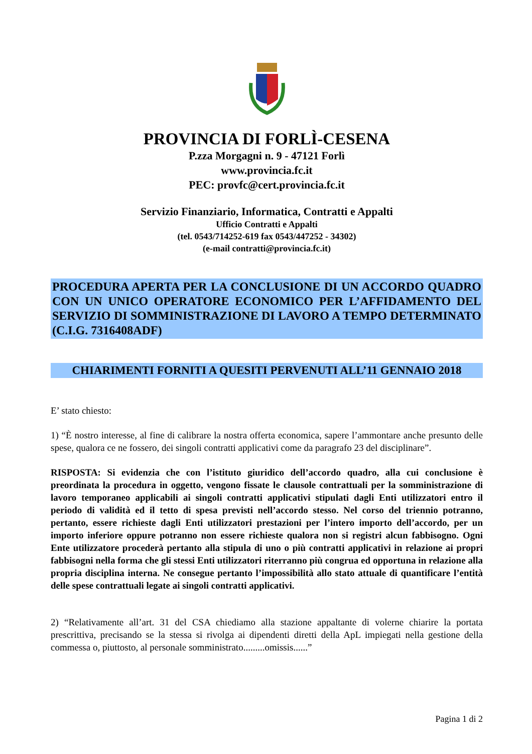PROVINCIA DI FORLÌ-CESENA
P.zza Morgagni n. 9 - 47121 Forlì
www.provincia.fc.it
PEC: provfc@cert.provincia.fc.it
Servizio Finanziario, Informatica, Contratti e Appalti
Ufficio Contratti e Appalti
(tel. 0543/714252-619 fax 0543/447252 - 34302)
(e-mail contratti@provincia.fc.it)
PROCEDURA APERTA PER LA CONCLUSIONE DI UN ACCORDO QUADRO CON UN UNICO OPERATORE ECONOMICO PER L’AFFIDAMENTO DEL SERVIZIO DI SOMMINISTRAZIONE DI LAVORO A TEMPO DETERMINATO (C.I.G. 7316408ADF)
CHIARIMENTI FORNITI A QUESITI PERVENUTI ALL’11 GENNAIO 2018
E’ stato chiesto:
1) “È nostro interesse, al fine di calibrare la nostra offerta economica, sapere l’ammontare anche presunto delle spese, qualora ce ne fossero, dei singoli contratti applicativi come da paragrafo 23 del disciplinare”.
RISPOSTA: Si evidenzia che con l’istituto giuridico dell’accordo quadro, alla cui conclusione è preordinata la procedura in oggetto, vengono fissate le clausole contrattuali per la somministrazione di lavoro temporaneo applicabili ai singoli contratti applicativi stipulati dagli Enti utilizzatori entro il periodo di validità ed il tetto di spesa previsti nell’accordo stesso. Nel corso del triennio potranno, pertanto, essere richieste dagli Enti utilizzatori prestazioni per l’intero importo dell’accordo, per un importo inferiore oppure potranno non essere richieste qualora non si registri alcun fabbisogno. Ogni Ente utilizzatore procederà pertanto alla stipula di uno o più contratti applicativi in relazione ai propri fabbisogni nella forma che gli stessi Enti utilizzatori riterranno più congrua ed opportuna in relazione alla propria disciplina interna. Ne consegue pertanto l’impossibilità allo stato attuale di quantificare l’entità delle spese contrattuali legate ai singoli contratti applicativi.
2) “Relativamente all’art. 31 del CSA chiediamo alla stazione appaltante di volerne chiarire la portata prescrittiva, precisando se la stessa si rivolga ai dipendenti diretti della ApL impiegati nella gestione della commessa o, piuttosto, al personale somministrato.........omissis......”
Pagina 1 di 2